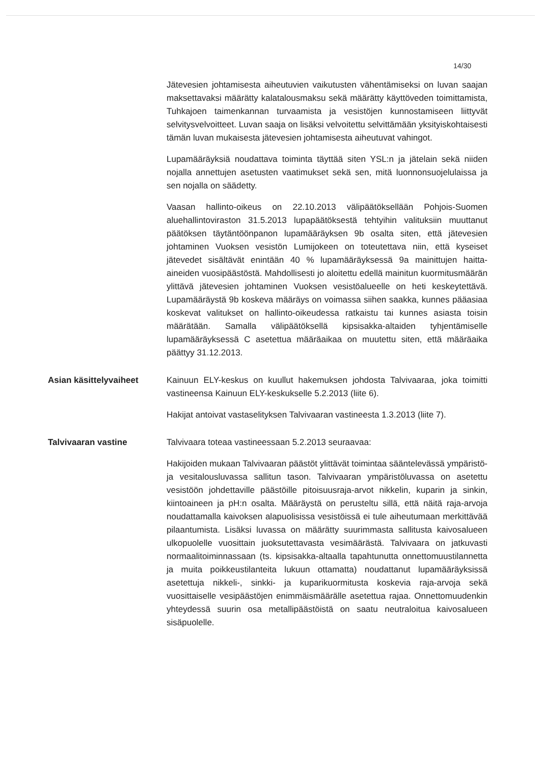14/30
Jätevesien johtamisesta aiheutuvien vaikutusten vähentämiseksi on luvan saajan maksettavaksi määrätty kalatalousmaksu sekä määrätty käyttöveden toimittamista, Tuhkajoen taimenkannan turvaamista ja vesistöjen kunnostamiseen liittyvät selvitysvelvoitteet. Luvan saaja on lisäksi velvoitettu selvittämään yksityiskohtaisesti tämän luvan mukaisesta jätevesien johtamisesta aiheutuvat vahingot.
Lupamääräyksiä noudattava toiminta täyttää siten YSL:n ja jätelain sekä niiden nojalla annettujen asetusten vaatimukset sekä sen, mitä luonnonsuojelulaissa ja sen nojalla on säädetty.
Vaasan hallinto-oikeus on 22.10.2013 välipäätöksellään Pohjois-Suomen aluehallintoviraston 31.5.2013 lupapäätöksestä tehtyihin valituksiin muuttanut päätöksen täytäntöönpanon lupamääräyksen 9b osalta siten, että jätevesien johtaminen Vuoksen vesistön Lumijokeen on toteutettava niin, että kyseiset jätevedet sisältävät enintään 40 % lupamääräyksessä 9a mainittujen haitta-aineiden vuosipäästöstä. Mahdollisesti jo aloitettu edellä mainitun kuormitusmäärän ylittävä jätevesien johtaminen Vuoksen vesistöalueelle on heti keskeytettävä. Lupamääräystä 9b koskeva määräys on voimassa siihen saakka, kunnes pääasiaa koskevat valitukset on hallinto-oikeudessa ratkaistu tai kunnes asiasta toisin määrätään. Samalla välipäätöksellä kipsisakka-altaiden tyhjentämiselle lupamääräyksessä C asetettua määräaikaa on muutettu siten, että määräaika päättyy 31.12.2013.
Asian käsittelyvaiheet Kainuun ELY-keskus on kuullut hakemuksen johdosta Talvivaaraa, joka toimitti vastineensa Kainuun ELY-keskukselle 5.2.2013 (liite 6).
Hakijat antoivat vastaselityksen Talvivaaran vastineesta 1.3.2013 (liite 7).
Talvivaaran vastine Talvivaara toteaa vastineessaan 5.2.2013 seuraavaa:
Hakijoiden mukaan Talvivaaran päästöt ylittävät toimintaa sääntelevässä ympäristö- ja vesitalousluvassa sallitun tason. Talvivaaran ympäristöluvassa on asetettu vesistöön johdettaville päästöille pitoisuusraja-arvot nikkelin, kuparin ja sinkin, kiintoaineen ja pH:n osalta. Määräystä on perusteltu sillä, että näitä raja-arvoja noudattamalla kaivoksen alapuolisissa vesistöissä ei tule aiheutumaan merkittävää pilaantumista. Lisäksi luvassa on määrätty suurimmasta sallitusta kaivosalueen ulkopuolelle vuosittain juoksutettavasta vesimäärästä. Talvivaara on jatkuvasti normaalitoiminnassaan (ts. kipsisakka-altaalla tapahtunutta onnettomuustilannetta ja muita poikkeustilanteita lukuun ottamatta) noudattanut lupamääräyksissä asetettuja nikkeli-, sinkki- ja kuparikuormitusta koskevia raja-arvoja sekä vuosittaiselle vesipäästöjen enimmäismäärälle asetettua rajaa. Onnettomuudenkin yhteydessä suurin osa metallipäästöistä on saatu neutraloitua kaivosalueen sisäpuolelle.